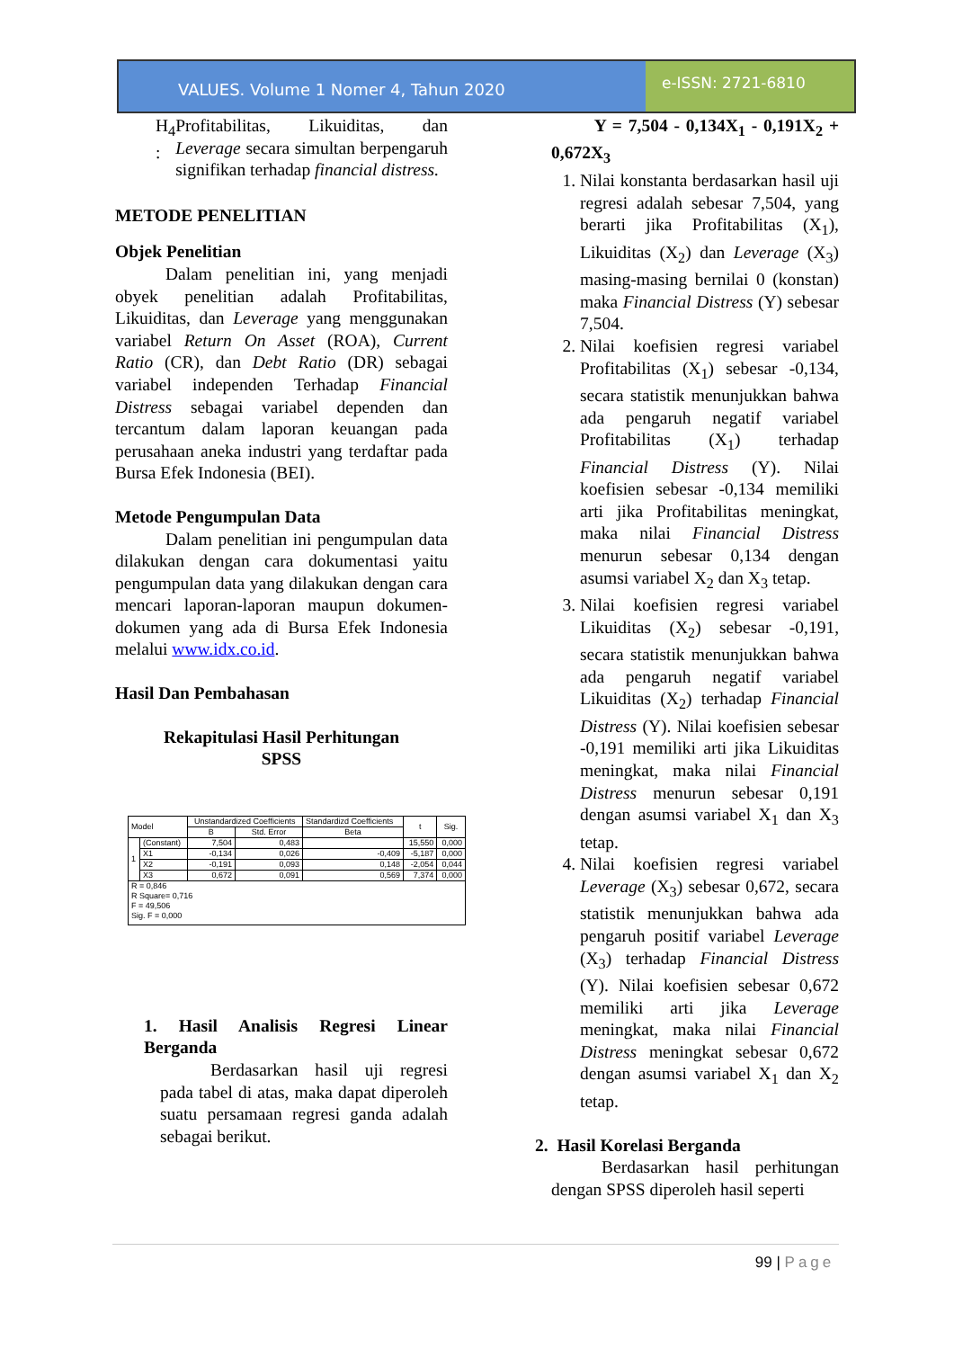VALUES. Volume 1 Nomer 4, Tahun 2020
e-ISSN: 2721-6810
H<sub>4</sub> : Profitabilitas, Likuiditas, dan Leverage secara simultan berpengaruh signifikan terhadap financial distress.
METODE PENELITIAN
Objek Penelitian
Dalam penelitian ini, yang menjadi obyek penelitian adalah Profitabilitas, Likuiditas, dan Leverage yang menggunakan variabel Return On Asset (ROA), Current Ratio (CR), dan Debt Ratio (DR) sebagai variabel independen Terhadap Financial Distress sebagai variabel dependen dan tercantum dalam laporan keuangan pada perusahaan aneka industri yang terdaftar pada Bursa Efek Indonesia (BEI).
Metode Pengumpulan Data
Dalam penelitian ini pengumpulan data dilakukan dengan cara dokumentasi yaitu pengumpulan data yang dilakukan dengan cara mencari laporan-laporan maupun dokumen-dokumen yang ada di Bursa Efek Indonesia melalui www.idx.co.id.
Hasil Dan Pembahasan
Rekapitulasi Hasil Perhitungan
SPSS
| Model | | Unstandardized Coefficients | | Standardizd Coefficients | t | Sig. |
| --- | --- | --- | --- | --- | --- | --- |
| | | B | Std. Error | Beta | | |
| 1 | (Constant) | 7,504 | 0,483 | | 15,550 | 0,000 |
| | X1 | -0,134 | 0,026 | -0,409 | -5,187 | 0,000 |
| | X2 | -0,191 | 0,093 | 0,148 | -2,054 | 0,044 |
| | X3 | 0,672 | 0,091 | 0,569 | 7,374 | 0,000 |
| R = 0,846 R Square= 0,716 F = 49,506 Sig. F = 0,000 | | | | | | |
1. Hasil Analisis Regresi Linear Berganda
Berdasarkan hasil uji regresi pada tabel di atas, maka dapat diperoleh suatu persamaan regresi ganda adalah sebagai berikut.
Y = 7,504 - 0,134X<sub>1</sub> - 0,191X<sub>2</sub> + 0,672X<sub>3</sub>
1. Nilai konstanta berdasarkan hasil uji regresi adalah sebesar 7,504, yang berarti jika Profitabilitas (X<sub>1</sub>), Likuiditas (X<sub>2</sub>) dan Leverage (X<sub>3</sub>) masing-masing bernilai 0 (konstan) maka Financial Distress (Y) sebesar 7,504.
2. Nilai koefisien regresi variabel Profitabilitas (X<sub>1</sub>) sebesar -0,134, secara statistik menunjukkan bahwa ada pengaruh negatif variabel Profitabilitas (X<sub>1</sub>) terhadap Financial Distress (Y). Nilai koefisien sebesar -0,134 memiliki arti jika Profitabilitas meningkat, maka nilai Financial Distress menurun sebesar 0,134 dengan asumsi variabel X<sub>2</sub> dan X<sub>3</sub> tetap.
3. Nilai koefisien regresi variabel Likuiditas (X<sub>2</sub>) sebesar -0,191, secara statistik menunjukkan bahwa ada pengaruh negatif variabel Likuiditas (X<sub>2</sub>) terhadap Financial Distress (Y). Nilai koefisien sebesar -0,191 memiliki arti jika Likuiditas meningkat, maka nilai Financial Distress menurun sebesar 0,191 dengan asumsi variabel X<sub>1</sub> dan X<sub>3</sub> tetap.
4. Nilai koefisien regresi variabel Leverage (X<sub>3</sub>) sebesar 0,672, secara statistik menunjukkan bahwa ada pengaruh positif variabel Leverage (X<sub>3</sub>) terhadap Financial Distress (Y). Nilai koefisien sebesar 0,672 memiliki arti jika Leverage meningkat, maka nilai Financial Distress meningkat sebesar 0,672 dengan asumsi variabel X<sub>1</sub> dan X<sub>2</sub> tetap.
2. Hasil Korelasi Berganda
Berdasarkan hasil perhitungan dengan SPSS diperoleh hasil seperti
99 | Page